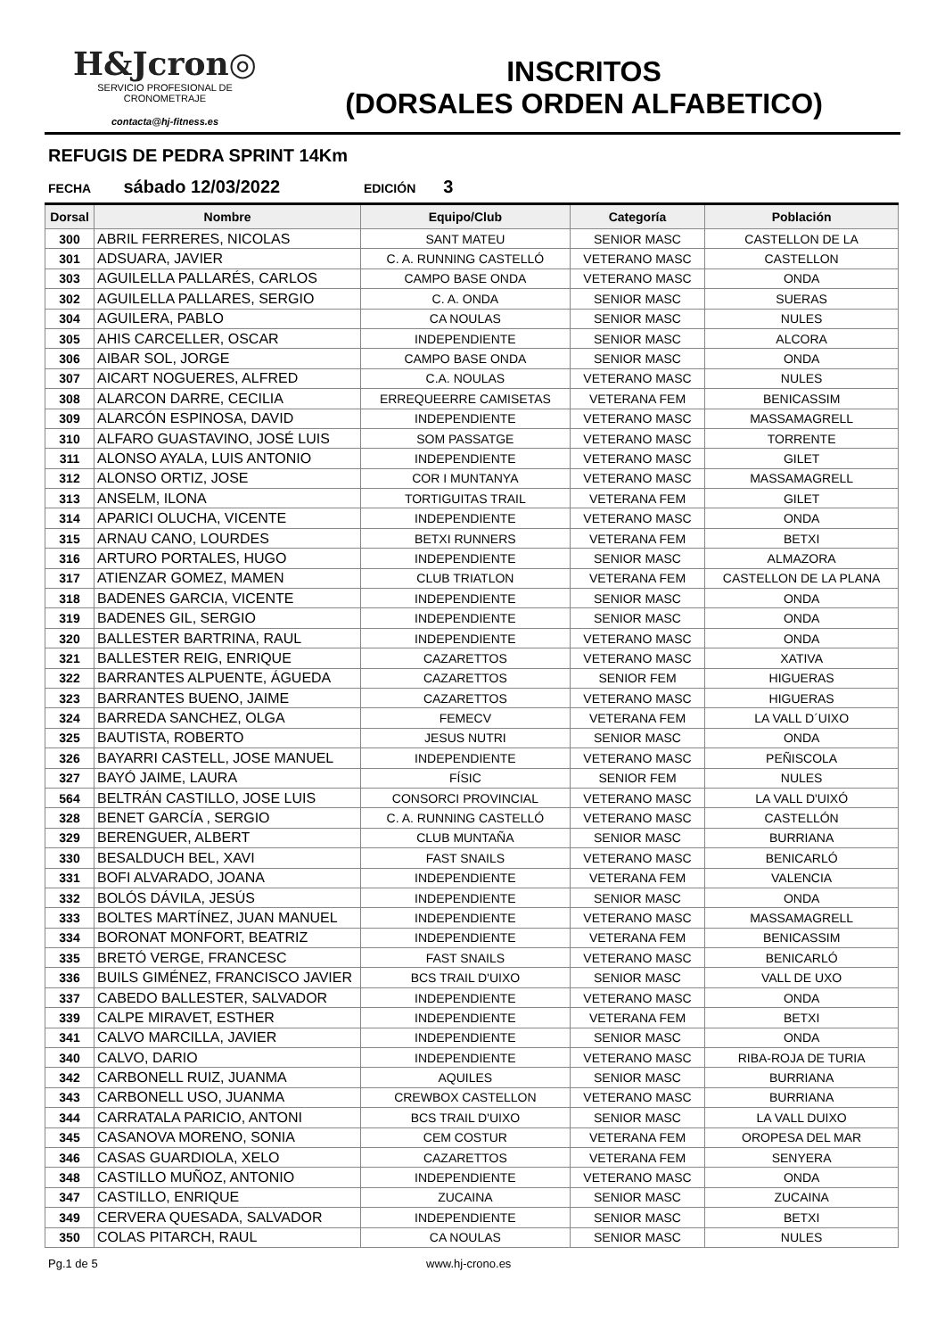H&Jcron◎
SERVICIO PROFESIONAL DE CRONOMETRAJE
contacta@hj-fitness.es
INSCRITOS
(DORSALES ORDEN ALFABETICO)
REFUGIS DE PEDRA SPRINT 14Km
FECHA sábado 12/03/2022 EDICIÓN 3
| Dorsal | Nombre | Equipo/Club | Categoría | Población |
| --- | --- | --- | --- | --- |
| 300 | ABRIL FERRERES, NICOLAS | SANT MATEU | SENIOR MASC | CASTELLON DE LA |
| 301 | ADSUARA, JAVIER | C. A. RUNNING CASTELLÓ | VETERANO MASC | CASTELLON |
| 303 | AGUILELLA PALLARÉS, CARLOS | CAMPO BASE ONDA | VETERANO MASC | ONDA |
| 302 | AGUILELLA PALLARES, SERGIO | C. A. ONDA | SENIOR MASC | SUERAS |
| 304 | AGUILERA, PABLO | CA NOULAS | SENIOR MASC | NULES |
| 305 | AHIS CARCELLER, OSCAR | INDEPENDIENTE | SENIOR MASC | ALCORA |
| 306 | AIBAR SOL, JORGE | CAMPO BASE ONDA | SENIOR MASC | ONDA |
| 307 | AICART NOGUERES, ALFRED | C.A. NOULAS | VETERANO MASC | NULES |
| 308 | ALARCON DARRE, CECILIA | ERREQUEERRE CAMISETAS | VETERANA FEM | BENICASSIM |
| 309 | ALARCÓN ESPINOSA, DAVID | INDEPENDIENTE | VETERANO MASC | MASSAMAGRELL |
| 310 | ALFARO GUASTAVINO, JOSÉ LUIS | SOM PASSATGE | VETERANO MASC | TORRENTE |
| 311 | ALONSO AYALA, LUIS ANTONIO | INDEPENDIENTE | VETERANO MASC | GILET |
| 312 | ALONSO ORTIZ, JOSE | COR I MUNTANYA | VETERANO MASC | MASSAMAGRELL |
| 313 | ANSELM, ILONA | TORTIGUITAS TRAIL | VETERANA FEM | GILET |
| 314 | APARICI OLUCHA, VICENTE | INDEPENDIENTE | VETERANO MASC | ONDA |
| 315 | ARNAU CANO, LOURDES | BETXI RUNNERS | VETERANA FEM | BETXI |
| 316 | ARTURO PORTALES, HUGO | INDEPENDIENTE | SENIOR MASC | ALMAZORA |
| 317 | ATIENZAR GOMEZ, MAMEN | CLUB TRIATLON | VETERANA FEM | CASTELLON DE LA PLANA |
| 318 | BADENES GARCIA, VICENTE | INDEPENDIENTE | SENIOR MASC | ONDA |
| 319 | BADENES GIL, SERGIO | INDEPENDIENTE | SENIOR MASC | ONDA |
| 320 | BALLESTER BARTRINA, RAUL | INDEPENDIENTE | VETERANO MASC | ONDA |
| 321 | BALLESTER REIG, ENRIQUE | CAZARETTOS | VETERANO MASC | XATIVA |
| 322 | BARRANTES ALPUENTE, ÁGUEDA | CAZARETTOS | SENIOR FEM | HIGUERAS |
| 323 | BARRANTES BUENO, JAIME | CAZARETTOS | VETERANO MASC | HIGUERAS |
| 324 | BARREDA SANCHEZ, OLGA | FEMECV | VETERANA FEM | LA VALL D´UIXO |
| 325 | BAUTISTA, ROBERTO | JESUS NUTRI | SENIOR MASC | ONDA |
| 326 | BAYARRI CASTELL, JOSE MANUEL | INDEPENDIENTE | VETERANO MASC | PEÑISCOLA |
| 327 | BAYÓ JAIME, LAURA | FÍSIC | SENIOR FEM | NULES |
| 564 | BELTRÁN CASTILLO, JOSE LUIS | CONSORCI PROVINCIAL | VETERANO MASC | LA VALL D'UIXÓ |
| 328 | BENET GARCÍA , SERGIO | C. A. RUNNING CASTELLÓ | VETERANO MASC | CASTELLÓN |
| 329 | BERENGUER, ALBERT | CLUB MUNTAÑA | SENIOR MASC | BURRIANA |
| 330 | BESALDUCH BEL, XAVI | FAST SNAILS | VETERANO MASC | BENICARLÓ |
| 331 | BOFI ALVARADO, JOANA | INDEPENDIENTE | VETERANA FEM | VALENCIA |
| 332 | BOLÓS DÁVILA, JESÚS | INDEPENDIENTE | SENIOR MASC | ONDA |
| 333 | BOLTES MARTÍNEZ, JUAN MANUEL | INDEPENDIENTE | VETERANO MASC | MASSAMAGRELL |
| 334 | BORONAT MONFORT, BEATRIZ | INDEPENDIENTE | VETERANA FEM | BENICASSIM |
| 335 | BRETÓ VERGE, FRANCESC | FAST SNAILS | VETERANO MASC | BENICARLÓ |
| 336 | BUILS GIMÉNEZ, FRANCISCO JAVIER | BCS TRAIL D'UIXO | SENIOR MASC | VALL DE UXO |
| 337 | CABEDO BALLESTER, SALVADOR | INDEPENDIENTE | VETERANO MASC | ONDA |
| 339 | CALPE MIRAVET, ESTHER | INDEPENDIENTE | VETERANA FEM | BETXI |
| 341 | CALVO MARCILLA, JAVIER | INDEPENDIENTE | SENIOR MASC | ONDA |
| 340 | CALVO, DARIO | INDEPENDIENTE | VETERANO MASC | RIBA-ROJA DE TURIA |
| 342 | CARBONELL RUIZ, JUANMA | AQUILES | SENIOR MASC | BURRIANA |
| 343 | CARBONELL USO, JUANMA | CREWBOX CASTELLON | VETERANO MASC | BURRIANA |
| 344 | CARRATALA PARICIO, ANTONI | BCS TRAIL D'UIXO | SENIOR MASC | LA VALL DUIXO |
| 345 | CASANOVA MORENO, SONIA | CEM COSTUR | VETERANA FEM | OROPESA DEL MAR |
| 346 | CASAS GUARDIOLA, XELO | CAZARETTOS | VETERANA FEM | SENYERA |
| 348 | CASTILLO MUÑOZ, ANTONIO | INDEPENDIENTE | VETERANO MASC | ONDA |
| 347 | CASTILLO, ENRIQUE | ZUCAINA | SENIOR MASC | ZUCAINA |
| 349 | CERVERA QUESADA, SALVADOR | INDEPENDIENTE | SENIOR MASC | BETXI |
| 350 | COLAS PITARCH, RAUL | CA NOULAS | SENIOR MASC | NULES |
Pg.1 de 5 www.hj-crono.es